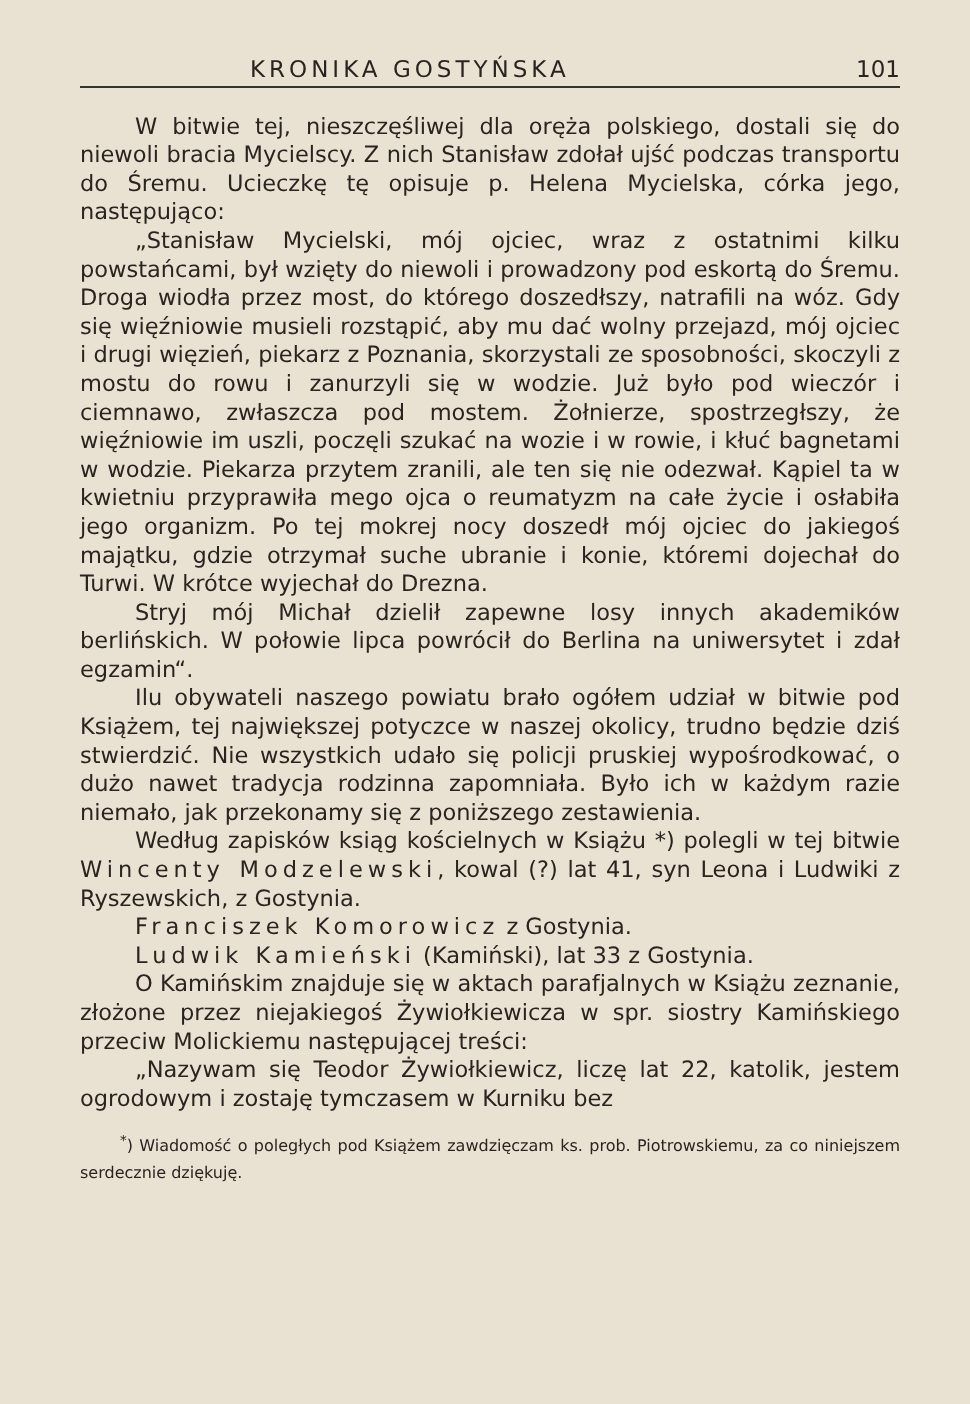KRONIKA GOSTYŃSKA 101
W bitwie tej, nieszczęśliwej dla oręża polskiego, dostali się do niewoli bracia Mycielscy. Z nich Stanisław zdołał ujść podczas transportu do Śremu. Ucieczkę tę opisuje p. Helena Mycielska, córka jego, następująco:
„Stanisław Mycielski, mój ojciec, wraz z ostatnimi kilku powstańcami, był wzięty do niewoli i prowadzony pod eskortą do Śremu. Droga wiodła przez most, do którego doszedłszy, natrafili na wóz. Gdy się więźniowie musieli rozstąpić, aby mu dać wolny przejazd, mój ojciec i drugi więzień, piekarz z Poznania, skorzystali ze sposobności, skoczyli z mostu do rowu i zanurzyli się w wodzie. Już było pod wieczór i ciemnawo, zwłaszcza pod mostem. Żołnierze, spostrzegłszy, że więźniowie im uszli, poczęli szukać na wozie i w rowie, i kłuć bagnetami w wodzie. Piekarza przytem zranili, ale ten się nie odezwał. Kąpiel ta w kwietniu przyprawiła mego ojca o reumatyzm na całe życie i osłabiła jego organizm. Po tej mokrej nocy doszedł mój ojciec do jakiegoś majątku, gdzie otrzymał suche ubranie i konie, któremi dojechał do Turwi. W krótce wyjechał do Drezna.
Stryj mój Michał dzielił zapewne losy innych akademików berlińskich. W połowie lipca powrócił do Berlina na uniwersytet i zdał egzamin“.
Ilu obywateli naszego powiatu brało ogółem udział w bitwie pod Książem, tej największej potyczce w naszej okolicy, trudno będzie dziś stwierdzić. Nie wszystkich udało się policji pruskiej wypośrodkować, o dużo nawet tradycja rodzinna zapomniała. Było ich w każdym razie niemało, jak przekonamy się z poniższego zestawienia.
Według zapisków ksiąg kościelnych w Książu *) polegli w tej bitwie Wincenty Modzelewski, kowal (?) lat 41, syn Leona i Ludwiki z Ryszewskich, z Gostynia.
Franciszek Komorowicz z Gostynia.
Ludwik Kamieński (Kamiński), lat 33 z Gostynia.
O Kamińskim znajduje się w aktach parafjalnych w Książu zeznanie, złożone przez niejakiegoś Żywiołkiewicza w spr. siostry Kamińskiego przeciw Molickiemu następującej treści:
„Nazywam się Teodor Żywiołkiewicz, liczę lat 22, katolik, jestem ogrodowym i zostaję tymczasem w Kurniku bez
<sup>*</sup>) Wiadomość o poległych pod Książem zawdzięczam ks. prob. Piotrowskiemu, za co niniejszem serdecznie dziękuję.